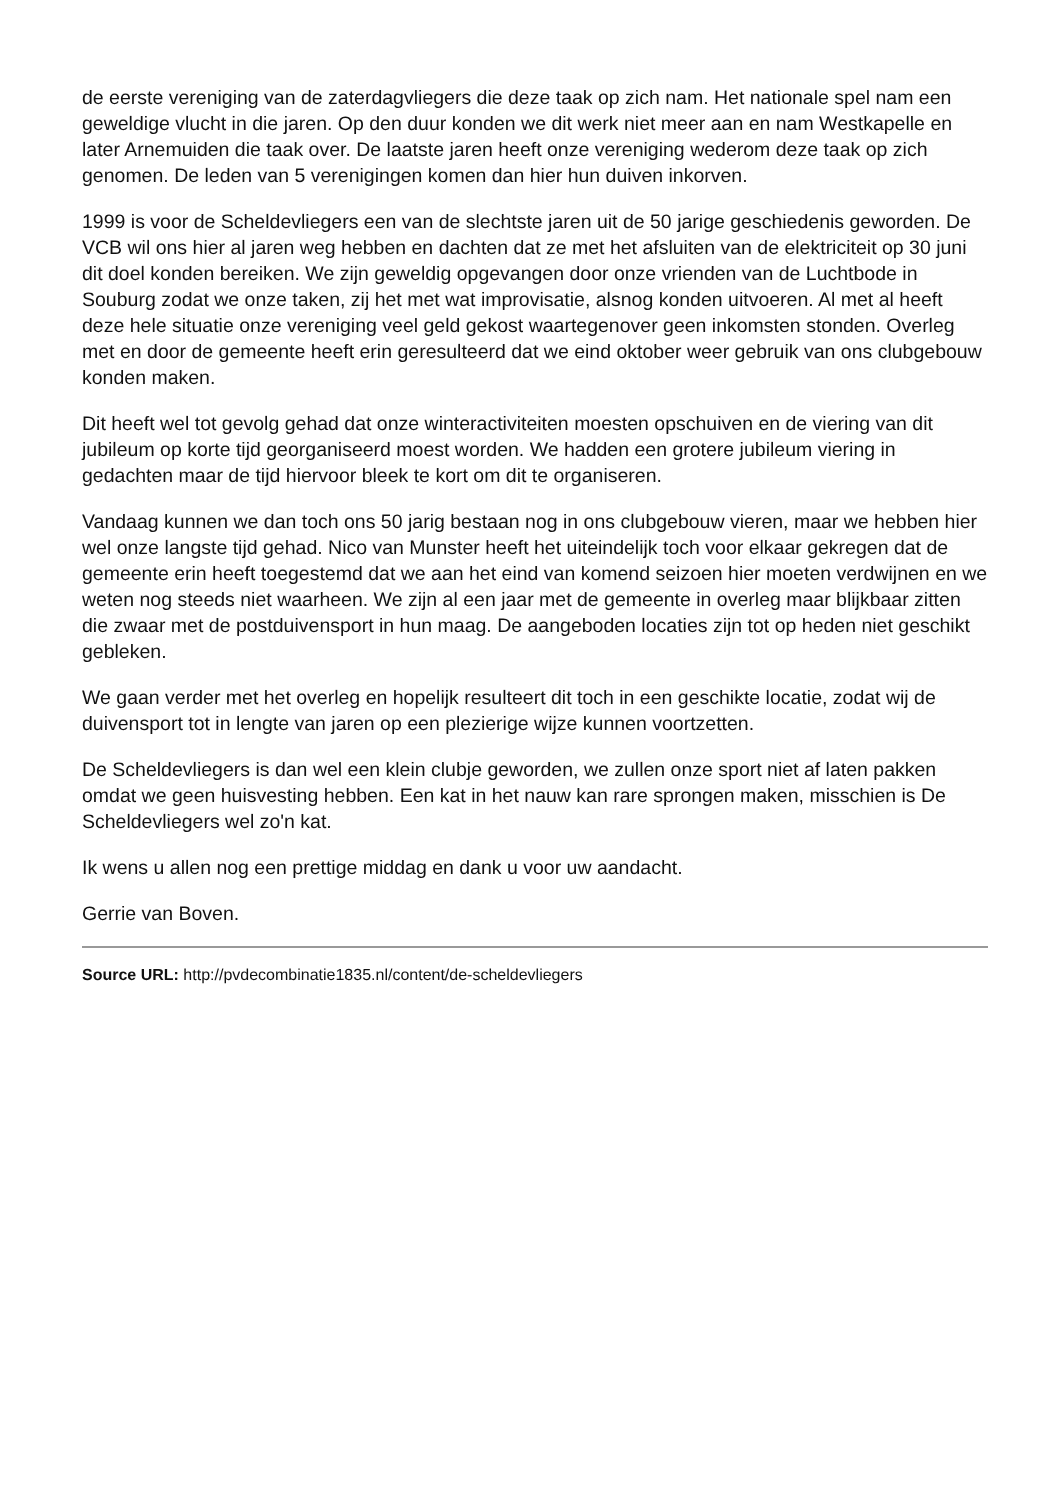de eerste vereniging van de zaterdagvliegers die deze taak op zich nam. Het nationale spel nam een geweldige vlucht in die jaren. Op den duur konden we dit werk niet meer aan en nam Westkapelle en later Arnemuiden die taak over. De laatste jaren heeft onze vereniging wederom deze taak op zich genomen. De leden van 5 verenigingen komen dan hier hun duiven inkorven.
1999 is voor de Scheldevliegers een van de slechtste jaren uit de 50 jarige geschiedenis geworden. De VCB wil ons hier al jaren weg hebben en dachten dat ze met het afsluiten van de elektriciteit op 30 juni dit doel konden bereiken. We zijn geweldig opgevangen door onze vrienden van de Luchtbode in Souburg zodat we onze taken, zij het met wat improvisatie, alsnog konden uitvoeren. Al met al heeft deze hele situatie onze vereniging veel geld gekost waartegenover geen inkomsten stonden. Overleg met en door de gemeente heeft erin geresulteerd dat we eind oktober weer gebruik van ons clubgebouw konden maken.
Dit heeft wel tot gevolg gehad dat onze winteractiviteiten moesten opschuiven en de viering van dit jubileum op korte tijd georganiseerd moest worden. We hadden een grotere jubileum viering in gedachten maar de tijd hiervoor bleek te kort om dit te organiseren.
Vandaag kunnen we dan toch ons 50 jarig bestaan nog in ons clubgebouw vieren, maar we hebben hier wel onze langste tijd gehad. Nico van Munster heeft het uiteindelijk toch voor elkaar gekregen dat de gemeente erin heeft toegestemd dat we aan het eind van komend seizoen hier moeten verdwijnen en we weten nog steeds niet waarheen. We zijn al een jaar met de gemeente in overleg maar blijkbaar zitten die zwaar met de postduivensport in hun maag. De aangeboden locaties zijn tot op heden niet geschikt gebleken.
We gaan verder met het overleg en hopelijk resulteert dit toch in een geschikte locatie, zodat wij de duivensport tot in lengte van jaren op een plezierige wijze kunnen voortzetten.
De Scheldevliegers is dan wel een klein clubje geworden, we zullen onze sport niet af laten pakken omdat we geen huisvesting hebben. Een kat in het nauw kan rare sprongen maken, misschien is De Scheldevliegers wel zo'n kat.
Ik wens u allen nog een prettige middag en dank u voor uw aandacht.
Gerrie van Boven.
Source URL: http://pvdecombinatie1835.nl/content/de-scheldevliegers